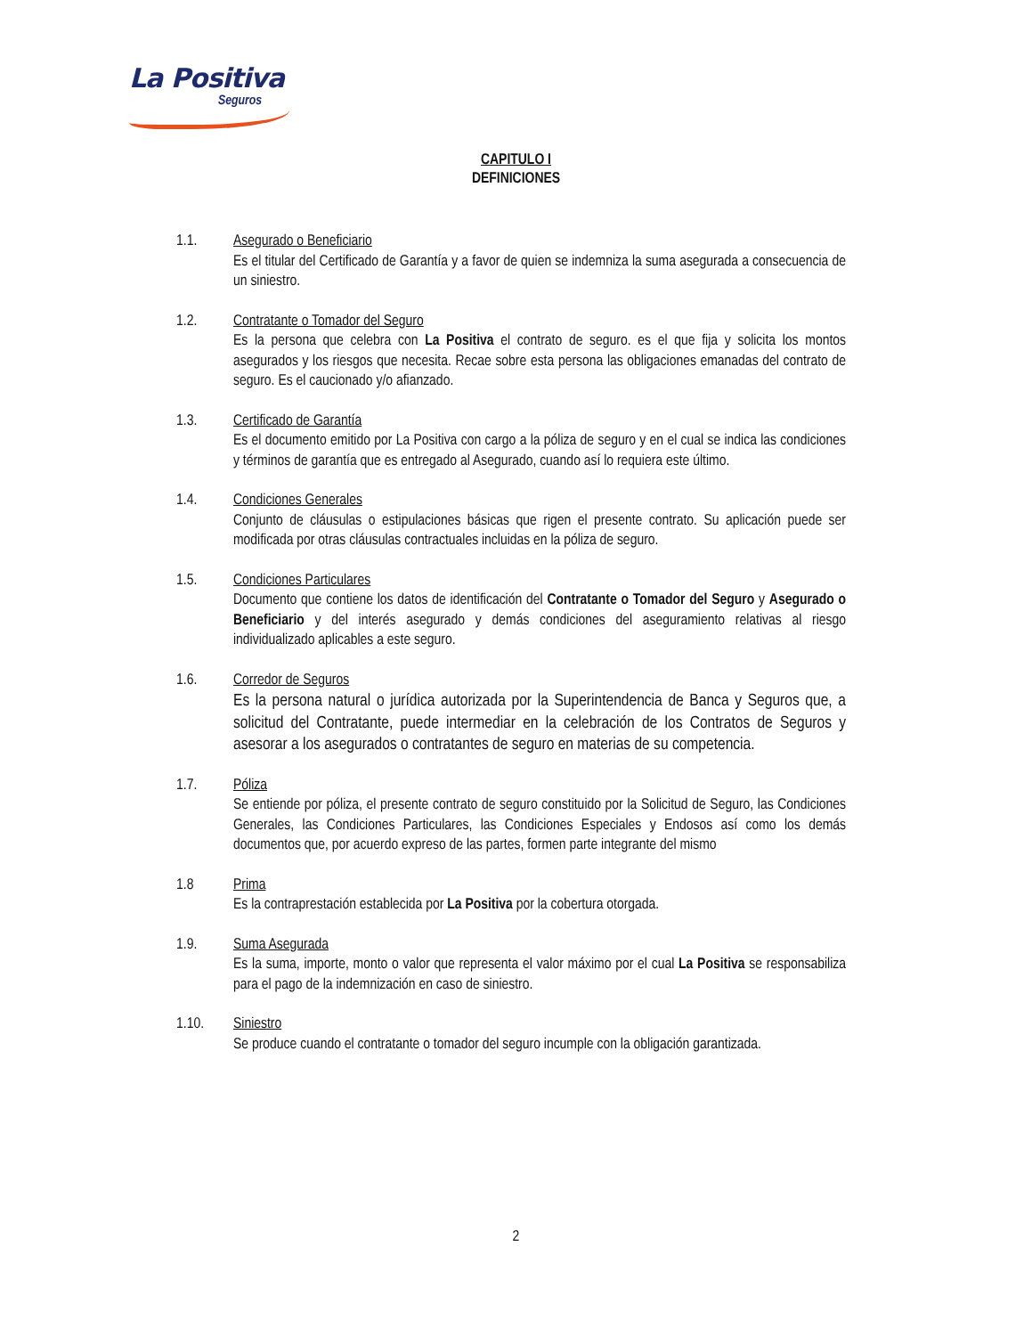La Positiva
Seguros
CAPITULO I
DEFINICIONES
1.1. Asegurado o Beneficiario
Es el titular del Certificado de Garantía y a favor de quien se indemniza la suma asegurada a consecuencia de un siniestro.
1.2. Contratante o Tomador del Seguro
Es la persona que celebra con La Positiva el contrato de seguro. es el que fija y solicita los montos asegurados y los riesgos que necesita. Recae sobre esta persona las obligaciones emanadas del contrato de seguro. Es el caucionado y/o afianzado.
1.3. Certificado de Garantía
Es el documento emitido por La Positiva con cargo a la póliza de seguro y en el cual se indica las condiciones y términos de garantía que es entregado al Asegurado, cuando así lo requiera este último.
1.4. Condiciones Generales
Conjunto de cláusulas o estipulaciones básicas que rigen el presente contrato. Su aplicación puede ser modificada por otras cláusulas contractuales incluidas en la póliza de seguro.
1.5. Condiciones Particulares
Documento que contiene los datos de identificación del Contratante o Tomador del Seguro y Asegurado o Beneficiario y del interés asegurado y demás condiciones del aseguramiento relativas al riesgo individualizado aplicables a este seguro.
1.6. Corredor de Seguros
Es la persona natural o jurídica autorizada por la Superintendencia de Banca y Seguros que, a solicitud del Contratante, puede intermediar en la celebración de los Contratos de Seguros y asesorar a los asegurados o contratantes de seguro en materias de su competencia.
1.7. Póliza
Se entiende por póliza, el presente contrato de seguro constituido por la Solicitud de Seguro, las Condiciones Generales, las Condiciones Particulares, las Condiciones Especiales y Endosos así como los demás documentos que, por acuerdo expreso de las partes, formen parte integrante del mismo
1.8 Prima
Es la contraprestación establecida por La Positiva por la cobertura otorgada.
1.9. Suma Asegurada
Es la suma, importe, monto o valor que representa el valor máximo por el cual La Positiva se responsabiliza para el pago de la indemnización en caso de siniestro.
1.10. Siniestro
Se produce cuando el contratante o tomador del seguro incumple con la obligación garantizada.
2